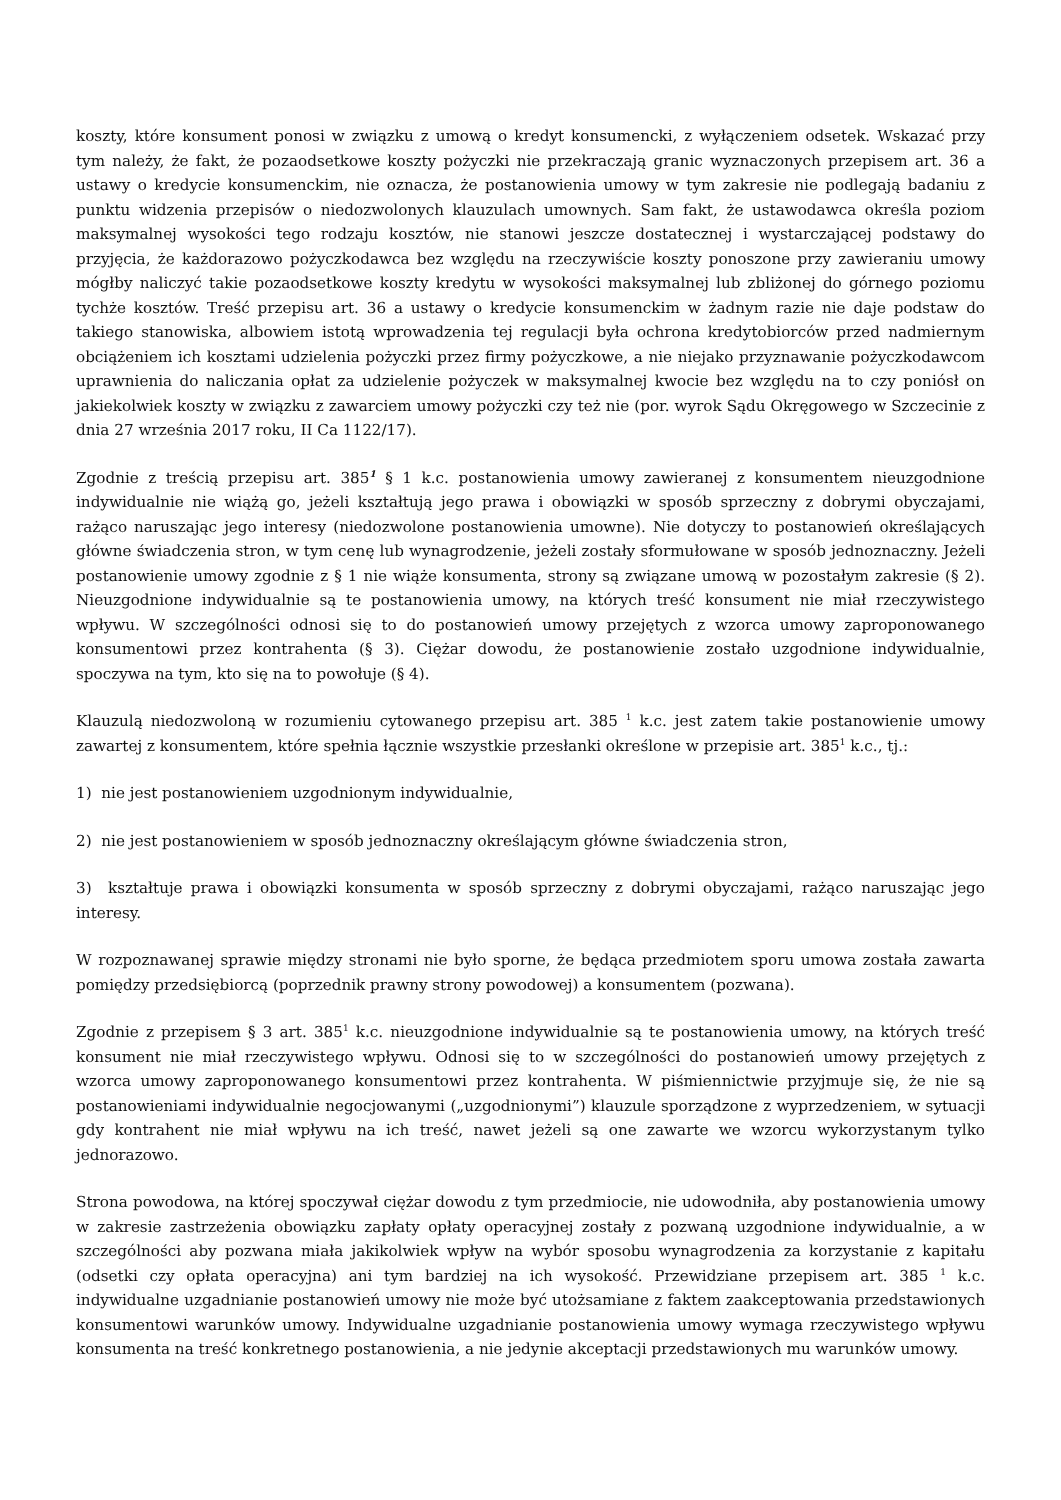koszty, które konsument ponosi w związku z umową o kredyt konsumencki, z wyłączeniem odsetek. Wskazać przy tym należy, że fakt, że pozaodsetkowe koszty pożyczki nie przekraczają granic wyznaczonych przepisem art. 36 a ustawy o kredycie konsumenckim, nie oznacza, że postanowienia umowy w tym zakresie nie podlegają badaniu z punktu widzenia przepisów o niedozwolonych klauzulach umownych. Sam fakt, że ustawodawca określa poziom maksymalnej wysokości tego rodzaju kosztów, nie stanowi jeszcze dostatecznej i wystarczającej podstawy do przyjęcia, że każdorazowo pożyczkodawca bez względu na rzeczywiście koszty ponoszone przy zawieraniu umowy mógłby naliczyć takie pozaodsetkowe koszty kredytu w wysokości maksymalnej lub zbliżonej do górnego poziomu tychże kosztów. Treść przepisu art. 36 a ustawy o kredycie konsumenckim w żadnym razie nie daje podstaw do takiego stanowiska, albowiem istotą wprowadzenia tej regulacji była ochrona kredytobiorców przed nadmiernym obciążeniem ich kosztami udzielenia pożyczki przez firmy pożyczkowe, a nie niejako przyznawanie pożyczkodawcom uprawnienia do naliczania opłat za udzielenie pożyczek w maksymalnej kwocie bez względu na to czy poniósł on jakiekolwiek koszty w związku z zawarciem umowy pożyczki czy też nie (por. wyrok Sądu Okręgowego w Szczecinie z dnia 27 września 2017 roku, II Ca 1122/17).
Zgodnie z treścią przepisu art. 385<sup>1</sup> § 1 k.c. postanowienia umowy zawieranej z konsumentem nieuzgodnione indywidualnie nie wiążą go, jeżeli kształtują jego prawa i obowiązki w sposób sprzeczny z dobrymi obyczajami, rażąco naruszając jego interesy (niedozwolone postanowienia umowne). Nie dotyczy to postanowień określających główne świadczenia stron, w tym cenę lub wynagrodzenie, jeżeli zostały sformułowane w sposób jednoznaczny. Jeżeli postanowienie umowy zgodnie z § 1 nie wiąże konsumenta, strony są związane umową w pozostałym zakresie (§ 2). Nieuzgodnione indywidualnie są te postanowienia umowy, na których treść konsument nie miał rzeczywistego wpływu. W szczególności odnosi się to do postanowień umowy przejętych z wzorca umowy zaproponowanego konsumentowi przez kontrahenta (§ 3). Ciężar dowodu, że postanowienie zostało uzgodnione indywidualnie, spoczywa na tym, kto się na to powołuje (§ 4).
Klauzulą niedozwoloną w rozumieniu cytowanego przepisu art. 385 <sup>1</sup> k.c. jest zatem takie postanowienie umowy zawartej z konsumentem, które spełnia łącznie wszystkie przesłanki określone w przepisie art. 385<sup>1</sup> k.c., tj.:
1) nie jest postanowieniem uzgodnionym indywidualnie,
2) nie jest postanowieniem w sposób jednoznaczny określającym główne świadczenia stron,
3) kształtuje prawa i obowiązki konsumenta w sposób sprzeczny z dobrymi obyczajami, rażąco naruszając jego interesy.
W rozpoznawanej sprawie między stronami nie było sporne, że będąca przedmiotem sporu umowa została zawarta pomiędzy przedsiębiorcą (poprzednik prawny strony powodowej) a konsumentem (pozwana).
Zgodnie z przepisem § 3 art. 385<sup>1</sup> k.c. nieuzgodnione indywidualnie są te postanowienia umowy, na których treść konsument nie miał rzeczywistego wpływu. Odnosi się to w szczególności do postanowień umowy przejętych z wzorca umowy zaproponowanego konsumentowi przez kontrahenta. W piśmiennictwie przyjmuje się, że nie są postanowieniami indywidualnie negocjowanymi („uzgodnionymi”) klauzule sporządzone z wyprzedzeniem, w sytuacji gdy kontrahent nie miał wpływu na ich treść, nawet jeżeli są one zawarte we wzorcu wykorzystanym tylko jednorazowo.
Strona powodowa, na której spoczywał ciężar dowodu z tym przedmiocie, nie udowodniła, aby postanowienia umowy w zakresie zastrzeżenia obowiązku zapłaty opłaty operacyjnej zostały z pozwaną uzgodnione indywidualnie, a w szczególności aby pozwana miała jakikolwiek wpływ na wybór sposobu wynagrodzenia za korzystanie z kapitału (odsetki czy opłata operacyjna) ani tym bardziej na ich wysokość. Przewidziane przepisem art. 385 <sup>1</sup> k.c. indywidualne uzgadnianie postanowień umowy nie może być utożsamiane z faktem zaakceptowania przedstawionych konsumentowi warunków umowy. Indywidualne uzgadnianie postanowienia umowy wymaga rzeczywistego wpływu konsumenta na treść konkretnego postanowienia, a nie jedynie akceptacji przedstawionych mu warunków umowy.